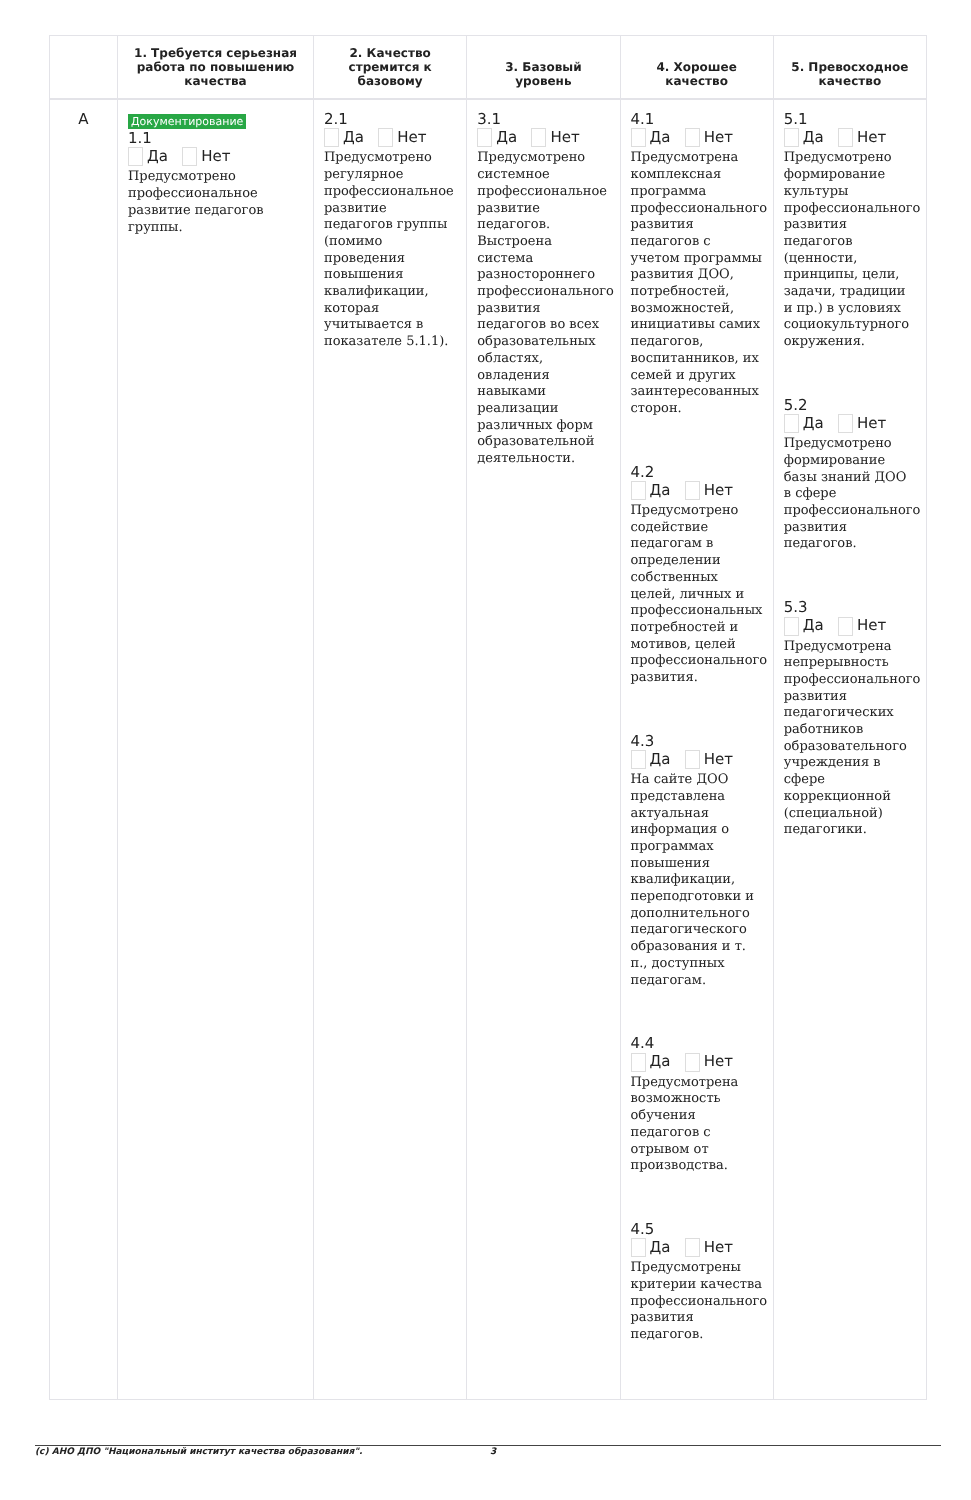| | 1. Требуется серьезная работа по повышению качества | 2. Качество стремится к базовому | 3. Базовый уровень | 4. Хорошее качество | 5. Превосходное качество |
| --- | --- | --- | --- | --- | --- |
| A | Документирование 1.1 Да Нет Предусмотрено профессиональное развитие педагогов группы. | 2.1 Да Нет Предусмотрено регулярное профессиональное развитие педагогов группы (помимо проведения повышения квалификации, которая учитывается в показателе 5.1.1). | 3.1 Да Нет Предусмотрено системное профессиональное развитие педагогов. Выстроена система разностороннего профессионального развития педагогов во всех образовательных областях, овладения навыками реализации различных форм образовательной деятельности. | 4.1 Да Нет Предусмотрена комплексная программа профессионального развития педагогов с учетом программы развития ДОО, потребностей, возможностей, инициативы самих педагогов, воспитанников, их семей и других заинтересованных сторон. 4.2 Да Нет Предусмотрено содействие педагогам в определении собственных целей, личных и профессиональных потребностей и мотивов, целей профессионального развития. 4.3 Да Нет На сайте ДОО представлена актуальная информация о программах повышения квалификации, переподготовки и дополнительного педагогического образования и т. п., доступных педагогам. 4.4 Да Нет Предусмотрена возможность обучения педагогов с отрывом от производства. 4.5 Да Нет Предусмотрены критерии качества профессионального развития педагогов. | 5.1 Да Нет Предусмотрено формирование культуры профессионального развития педагогов (ценности, принципы, цели, задачи, традиции и пр.) в условиях социокультурного окружения. 5.2 Да Нет Предусмотрено формирование базы знаний ДОО в сфере профессионального развития педагогов. 5.3 Да Нет Предусмотрена непрерывность профессионального развития педагогических работников образовательного учреждения в сфере коррекционной (специальной) педагогики. |
(c) АНО ДПО "Национальный институт качества образования". 3